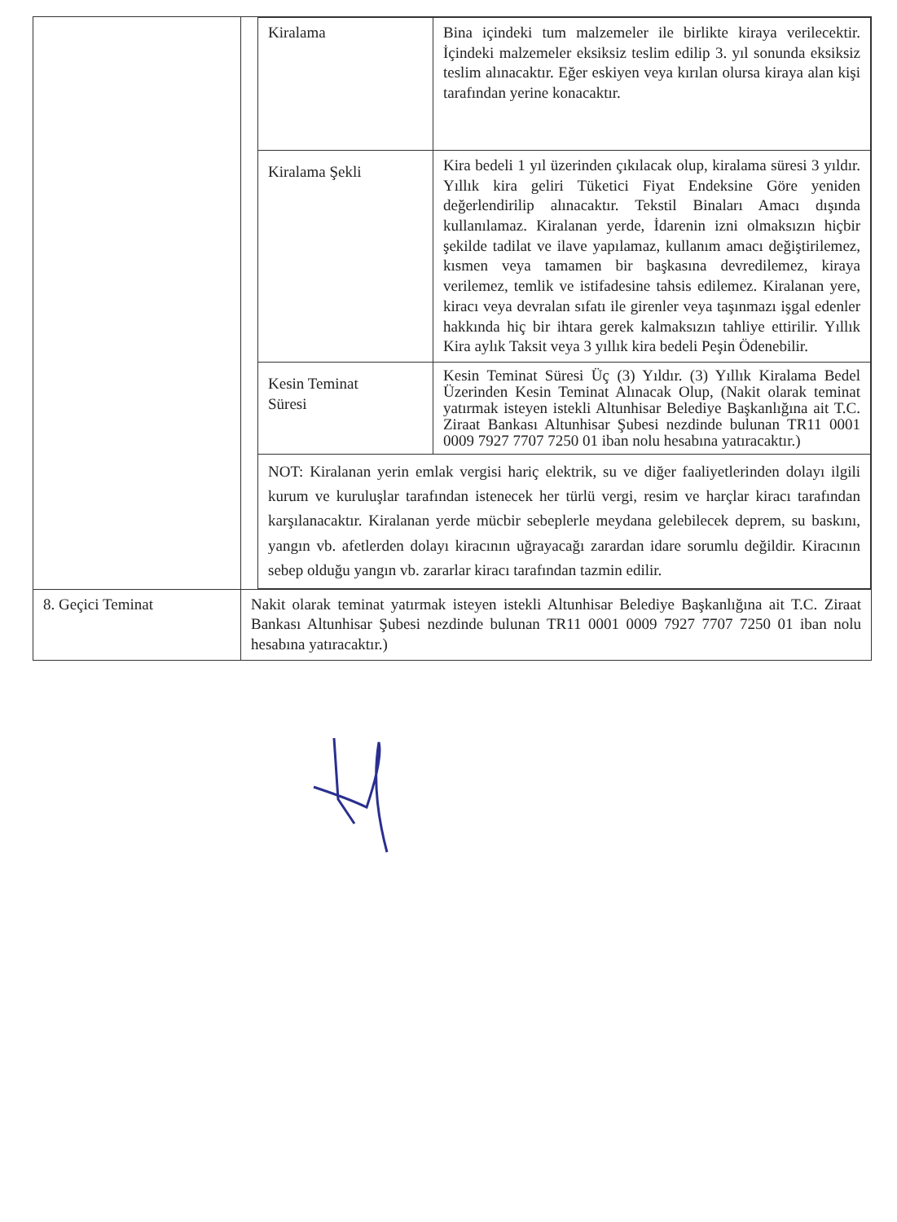| | / Kiralama / Bina içindeki tum malzemeler ile birlikte kiraya verilecektir. İçindeki malzemeler eksiksiz teslim edilip 3. yıl sonunda eksiksiz teslim alınacaktır. Eğer eskiyen veya kırılan olursa kiraya alan kişi tarafından yerine konacaktır. / / Kiralama Şekli / Kira bedeli 1 yıl üzerinden çıkılacak olup, kiralama süresi 3 yıldır. Yıllık kira geliri Tüketici Fiyat Endeksine Göre yeniden değerlendirilip alınacaktır. Tekstil Binaları Amacı dışında kullanılamaz. Kiralanan yerde, İdarenin izni olmaksızın hiçbir şekilde tadilat ve ilave yapılamaz, kullanım amacı değiştirilemez, kısmen veya tamamen bir başkasına devredilemez, kiraya verilemez, temlik ve istifadesine tahsis edilemez. Kiralanan yere, kiracı veya devralan sıfatı ile girenler veya taşınmazı işgal edenler hakkında hiç bir ihtara gerek kalmaksızın tahliye ettirilir. Yıllık Kira aylık Taksit veya 3 yıllık kira bedeli Peşin Ödenebilir. / / Kesin Teminat Süresi / Kesin Teminat Süresi Üç (3) Yıldır. (3) Yıllık Kiralama Bedel Üzerinden Kesin Teminat Alınacak Olup, (Nakit olarak teminat yatırmak isteyen istekli Altunhisar Belediye Başkanlığına ait T.C. Ziraat Bankası Altunhisar Şubesi nezdinde bulunan TR11 0001 0009 7927 7707 7250 01 iban nolu hesabına yatıracaktır.) / / NOT: Kiralanan yerin emlak vergisi hariç elektrik, su ve diğer faaliyetlerinden dolayı ilgili kurum ve kuruluşlar tarafından istenecek her türlü vergi, resim ve harçlar kiracı tarafından karşılanacaktır. Kiralanan yerde mücbir sebeplerle meydana gelebilecek deprem, su baskını, yangın vb. afetlerden dolayı kiracının uğrayacağı zarardan idare sorumlu değildir. Kiracının sebep olduğu yangın vb. zararlar kiracı tarafından tazmin edilir. / / |
| 8. Geçici Teminat | Nakit olarak teminat yatırmak isteyen istekli Altunhisar Belediye Başkanlığına ait T.C. Ziraat Bankası Altunhisar Şubesi nezdinde bulunan TR11 0001 0009 7927 7707 7250 01 iban nolu hesabına yatıracaktır.) |